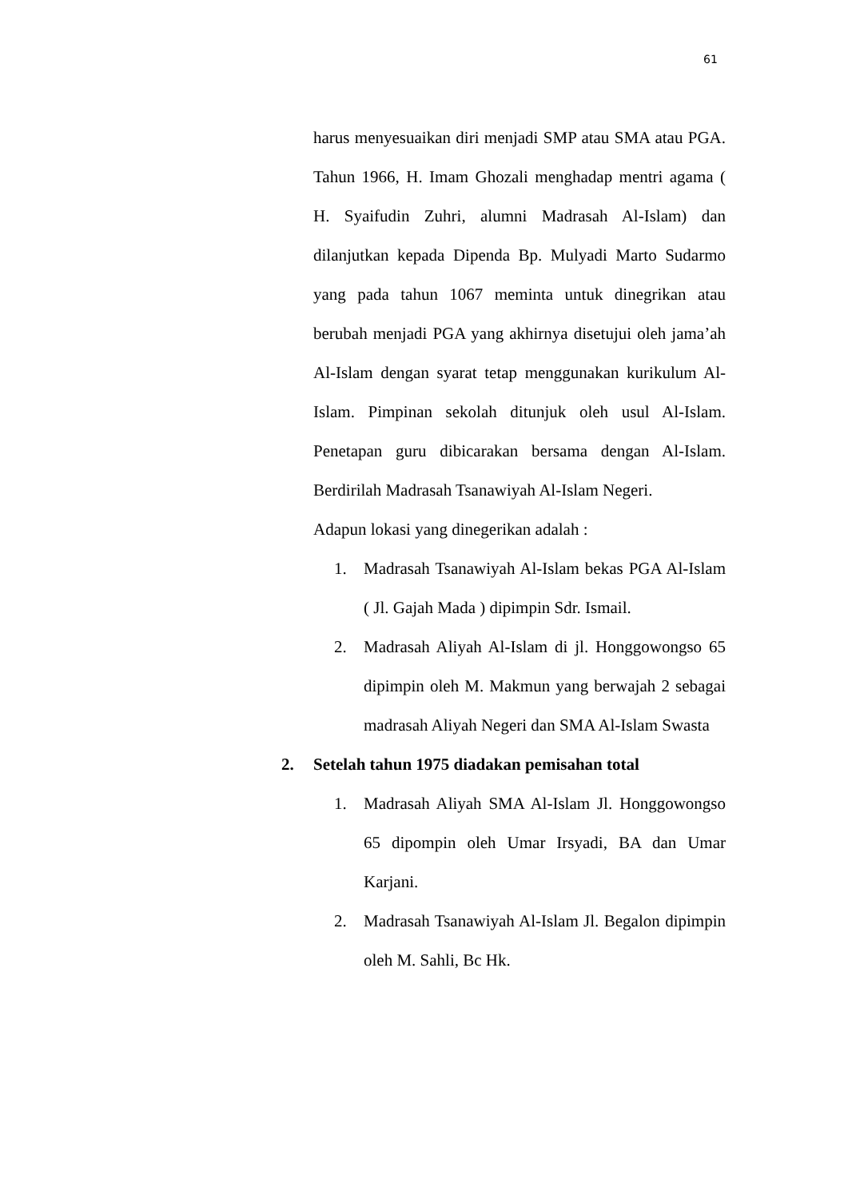61
harus menyesuaikan diri menjadi SMP atau SMA atau PGA. Tahun 1966, H. Imam Ghozali menghadap mentri agama ( H. Syaifudin Zuhri, alumni Madrasah Al-Islam) dan dilanjutkan kepada Dipenda Bp. Mulyadi Marto Sudarmo yang pada tahun 1067 meminta untuk dinegrikan atau berubah menjadi PGA yang akhirnya disetujui oleh jama’ah Al-Islam dengan syarat tetap menggunakan kurikulum Al-Islam. Pimpinan sekolah ditunjuk oleh usul Al-Islam. Penetapan guru dibicarakan bersama dengan Al-Islam. Berdirilah Madrasah Tsanawiyah Al-Islam Negeri.
Adapun lokasi yang dinegerikan adalah :
1. Madrasah Tsanawiyah Al-Islam bekas PGA Al-Islam ( Jl. Gajah Mada ) dipimpin Sdr. Ismail.
2. Madrasah Aliyah Al-Islam di jl. Honggowongso 65 dipimpin oleh M. Makmun yang berwajah 2 sebagai madrasah Aliyah Negeri dan SMA Al-Islam Swasta
2. Setelah tahun 1975 diadakan pemisahan total
1. Madrasah Aliyah SMA Al-Islam Jl. Honggowongso 65 dipompin oleh Umar Irsyadi, BA dan Umar Karjani.
2. Madrasah Tsanawiyah Al-Islam Jl. Begalon dipimpin oleh M. Sahli, Bc Hk.